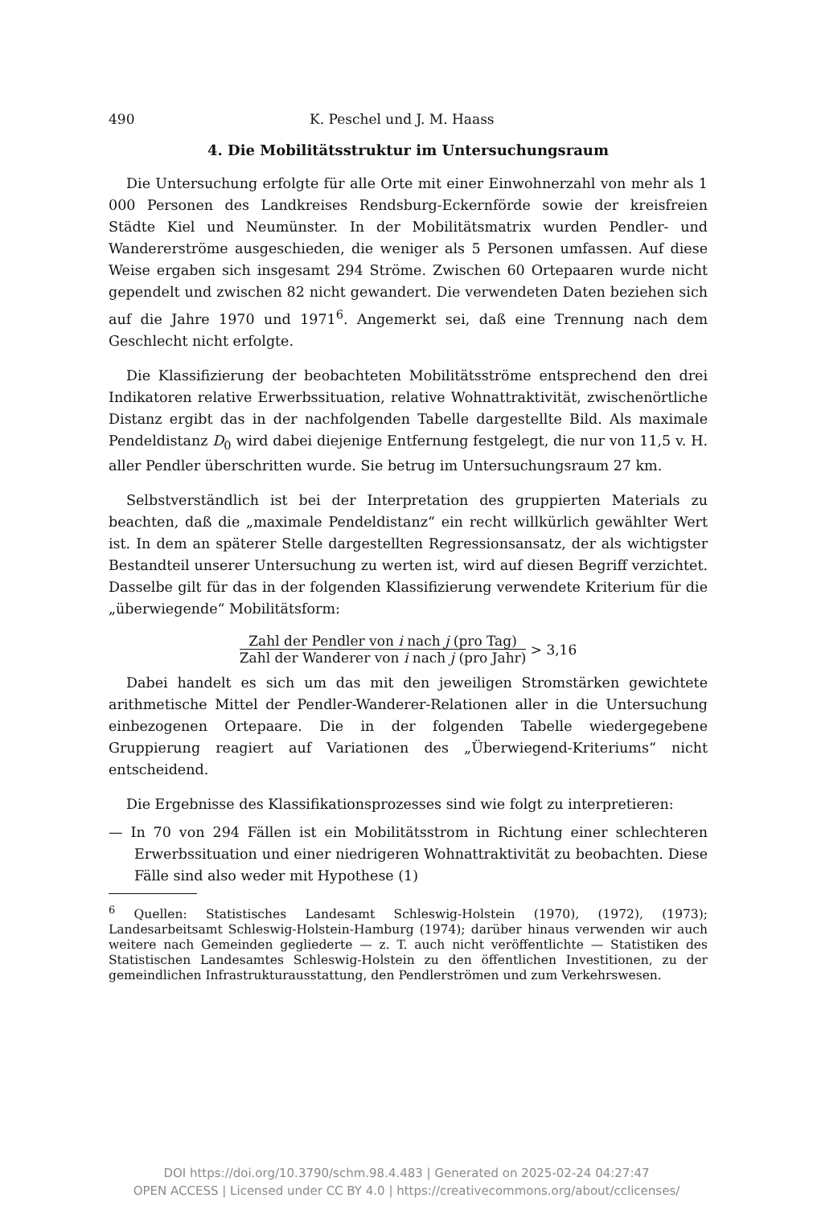490 K. Peschel und J. M. Haass
4. Die Mobilitätsstruktur im Untersuchungsraum
Die Untersuchung erfolgte für alle Orte mit einer Einwohnerzahl von mehr als 1 000 Personen des Landkreises Rendsburg-Eckernförde sowie der kreisfreien Städte Kiel und Neumünster. In der Mobilitätsmatrix wurden Pendler- und Wandererströme ausgeschieden, die weniger als 5 Personen umfassen. Auf diese Weise ergaben sich insgesamt 294 Ströme. Zwischen 60 Ortepaaren wurde nicht gependelt und zwischen 82 nicht gewandert. Die verwendeten Daten beziehen sich auf die Jahre 1970 und 1971<sup>6</sup>. Angemerkt sei, daß eine Trennung nach dem Geschlecht nicht erfolgte.
Die Klassifizierung der beobachteten Mobilitätsströme entsprechend den drei Indikatoren relative Erwerbssituation, relative Wohnattraktivität, zwischenörtliche Distanz ergibt das in der nachfolgenden Tabelle dargestellte Bild. Als maximale Pendeldistanz D<sub>0</sub> wird dabei diejenige Entfernung festgelegt, die nur von 11,5 v. H. aller Pendler überschritten wurde. Sie betrug im Untersuchungsraum 27 km.
Selbstverständlich ist bei der Interpretation des gruppierten Materials zu beachten, daß die „maximale Pendeldistanz“ ein recht willkürlich gewählter Wert ist. In dem an späterer Stelle dargestellten Regressionsansatz, der als wichtigster Bestandteil unserer Untersuchung zu werten ist, wird auf diesen Begriff verzichtet. Dasselbe gilt für das in der folgenden Klassifizierung verwendete Kriterium für die „überwiegende“ Mobilitätsform:
Zahl der Pendler von i nach j (pro Tag)
Zahl der Wanderer von i nach j (pro Jahr)
> 3,16
Dabei handelt es sich um das mit den jeweiligen Stromstärken gewichtete arithmetische Mittel der Pendler-Wanderer-Relationen aller in die Untersuchung einbezogenen Ortepaare. Die in der folgenden Tabelle wiedergegebene Gruppierung reagiert auf Variationen des „Überwiegend-Kriteriums“ nicht entscheidend.
Die Ergebnisse des Klassifikationsprozesses sind wie folgt zu interpretieren:
— In 70 von 294 Fällen ist ein Mobilitätsstrom in Richtung einer schlechteren Erwerbssituation und einer niedrigeren Wohnattraktivität zu beobachten. Diese Fälle sind also weder mit Hypothese (1)
<sup>6</sup> Quellen: Statistisches Landesamt Schleswig-Holstein (1970), (1972), (1973); Landesarbeitsamt Schleswig-Holstein-Hamburg (1974); darüber hinaus verwenden wir auch weitere nach Gemeinden gegliederte — z. T. auch nicht veröffentlichte — Statistiken des Statistischen Landesamtes Schleswig-Holstein zu den öffentlichen Investitionen, zu der gemeindlichen Infrastrukturausstattung, den Pendlerströmen und zum Verkehrswesen.
DOI https://doi.org/10.3790/schm.98.4.483 | Generated on 2025-02-24 04:27:47
OPEN ACCESS | Licensed under CC BY 4.0 | https://creativecommons.org/about/cclicenses/